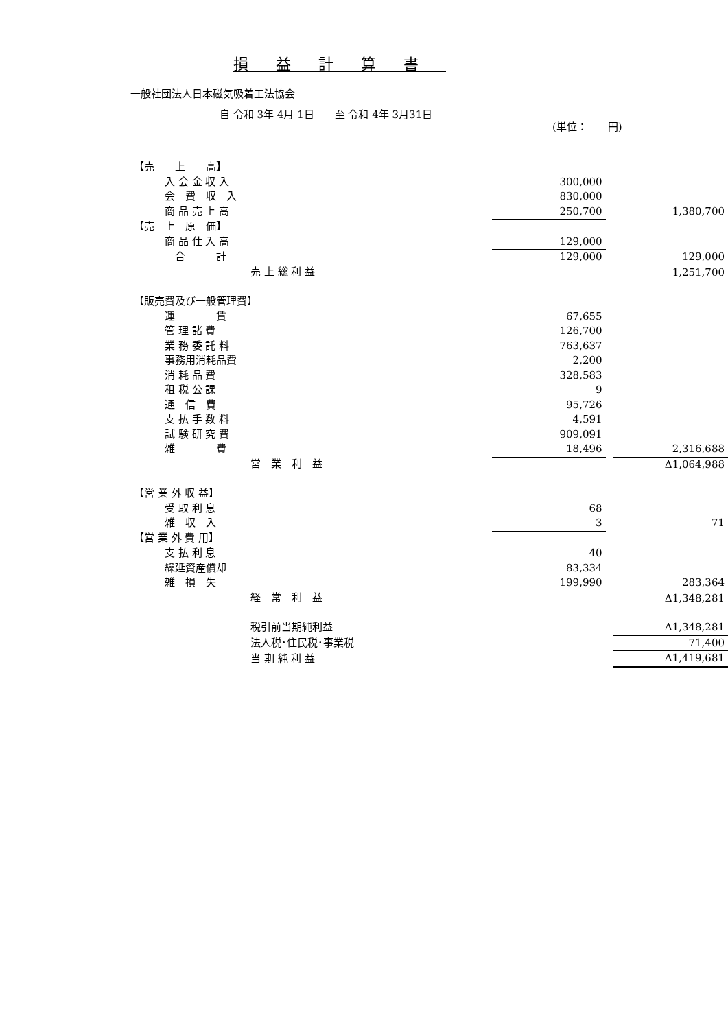損益計算書
一般社団法人日本磁気吸着工法協会
自 令和 3年 4月 1日　　至 令和 4年 3月31日
(単位：　　円)
| 【売 上 高】 | | | |
| 入 会 金 収 入 | 300,000 | | |
| 会 費 収 入 | 830,000 | | |
| 商 品 売 上 高 | 250,700 | | 1,380,700 |
| 【売 上 原 価】 | | | |
| 商 品 仕 入 高 | 129,000 | | |
| 合 計 | 129,000 | | 129,000 |
| 売 上 総 利 益 | | | 1,251,700 |
| 【販売費及び一般管理費】 | | | |
| 運 賃 | 67,655 | | |
| 管 理 諸 費 | 126,700 | | |
| 業 務 委 託 料 | 763,637 | | |
| 事務用消耗品費 | 2,200 | | |
| 消 耗 品 費 | 328,583 | | |
| 租 税 公 課 | 9 | | |
| 通 信 費 | 95,726 | | |
| 支 払 手 数 料 | 4,591 | | |
| 試 験 研 究 費 | 909,091 | | |
| 雑 費 | 18,496 | | 2,316,688 |
| 営 業 利 益 | | | Δ1,064,988 |
| 【営 業 外 収 益】 | | | |
| 受 取 利 息 | 68 | | |
| 雑 収 入 | 3 | | 71 |
| 【営 業 外 費 用】 | | | |
| 支 払 利 息 | 40 | | |
| 繰延資産償却 | 83,334 | | |
| 雑 損 失 | 199,990 | | 283,364 |
| 経 常 利 益 | | | Δ1,348,281 |
| 税引前当期純利益 | | | Δ1,348,281 |
| 法人税･住民税･事業税 | | | 71,400 |
| 当 期 純 利 益 | | | Δ1,419,681 |